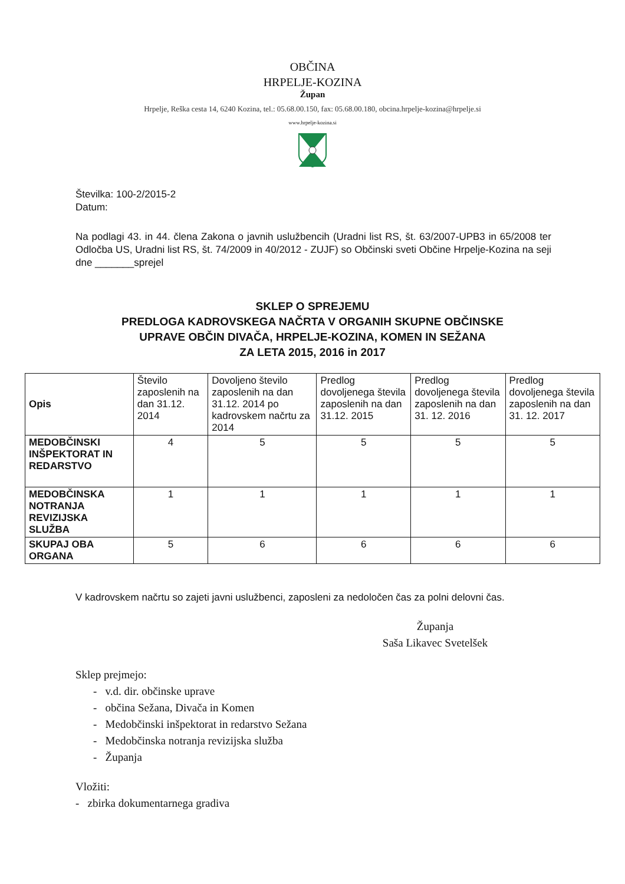OBČINA
HRPELJE-KOZINA
Župan
Hrpelje, Reška cesta 14, 6240 Kozina, tel.: 05.68.00.150, fax: 05.68.00.180, obcina.hrpelje-kozina@hrpelje.si
www.hrpelje-kozina.si
Številka: 100-2/2015-2
Datum:
Na podlagi 43. in 44. člena Zakona o javnih uslužbencih (Uradni list RS, št. 63/2007-UPB3 in 65/2008 ter Odločba US, Uradni list RS, št. 74/2009 in 40/2012 - ZUJF) so Občinski sveti Občine Hrpelje-Kozina na seji dne _______sprejel
SKLEP O SPREJEMU
PREDLOGA KADROVSKEGA NAČRTA V ORGANIH SKUPNE OBČINSKE
UPRAVE OBČIN DIVAČA, HRPELJE-KOZINA, KOMEN IN SEŽANA
ZA LETA 2015, 2016 in 2017
| Opis | Število zaposlenih na dan 31.12. 2014 | Dovoljeno število zaposlenih na dan 31.12. 2014 po kadrovskem načrtu za 2014 | Predlog dovoljenega števila zaposlenih na dan 31.12. 2015 | Predlog dovoljenega števila zaposlenih na dan 31. 12. 2016 | Predlog dovoljenega števila zaposlenih na dan 31. 12. 2017 |
| --- | --- | --- | --- | --- | --- |
| MEDOBČINSKI INŠPEKTORAT IN REDARSTVO | 4 | 5 | 5 | 5 | 5 |
| MEDOBČINSKA NOTRANJA REVIZIJSKA SLUŽBA | 1 | 1 | 1 | 1 | 1 |
| SKUPAJ OBA ORGANA | 5 | 6 | 6 | 6 | 6 |
V kadrovskem načrtu so zajeti javni uslužbenci, zaposleni za nedoločen čas za polni delovni čas.
Županja
Saša Likavec Svetelšek
Sklep prejmejo:
- v.d. dir. občinske uprave
- občina Sežana, Divača in Komen
- Medobčinski inšpektorat in redarstvo Sežana
- Medobčinska notranja revizijska služba
- Županja
Vložiti:
- zbirka dokumentarnega gradiva